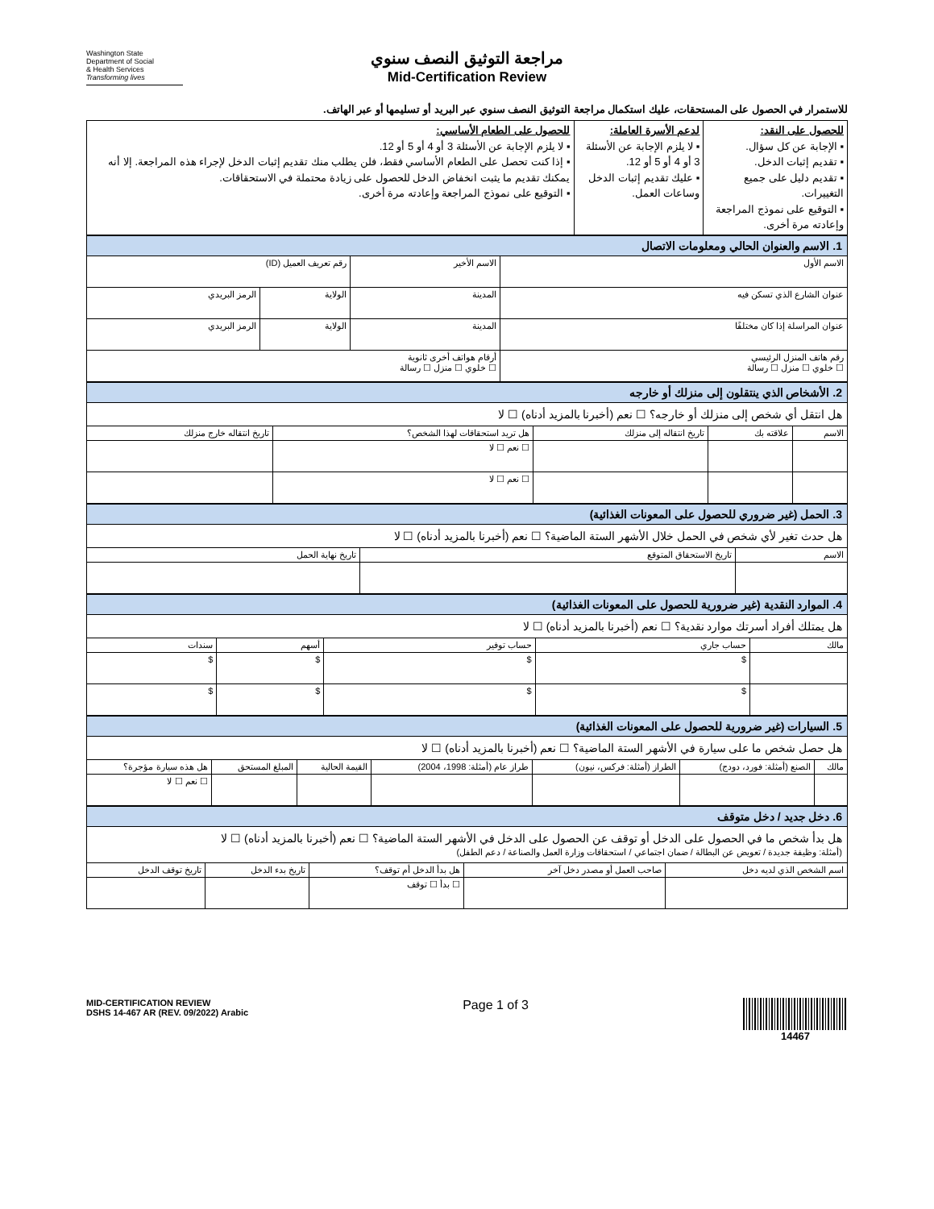Washington State
Department of Social
& Health Services
Transforming lives
مراجعة التوثيق النصف سنوي
Mid-Certification Review
للاستمرار في الحصول على المستحقات، عليك استكمال مراجعة التوثيق النصف سنوي عبر البريد أو تسليمها أو عبر الهاتف.
| للحصول على النقد: ▪ الإجابة عن كل سؤال. ▪ تقديم إثبات الدخل. ▪ تقديم دليل على جميع التغييرات. ▪ التوقيع على نموذج المراجعة وإعادته مرة أخرى. | لدعم الأسرة العاملة: ▪ لا يلزم الإجابة عن الأسئلة 3 أو 4 أو 5 أو 12. ▪ عليك تقديم إثبات الدخل وساعات العمل. | للحصول على الطعام الأساسي: ▪ لا يلزم الإجابة عن الأسئلة 3 أو 4 أو 5 أو 12. ▪ إذا كنت تحصل على الطعام الأساسي فقط، فلن يطلب منك تقديم إثبات الدخل لإجراء هذه المراجعة. إلا أنه يمكنك تقديم ما يثبت انخفاض الدخل للحصول على زيادة محتملة في الاستحقاقات. ▪ التوقيع على نموذج المراجعة وإعادته مرة أخرى. |
| 1. الاسم والعنوان الحالي ومعلومات الاتصال | | | | |
| الاسم الأول | | الاسم الأخير | رقم تعريف العميل (ID) | |
| عنوان الشارع الذي تسكن فيه | المدينة | | الولاية | الرمز البريدي |
| عنوان المراسلة إذا كان مختلفًا | المدينة | | الولاية | الرمز البريدي |
| رقم هاتف المنزل الرئيسي ☐ خلوي ☐ منزل ☐ رسالة | | أرقام هواتف أخرى ثانوية ☐ خلوي ☐ منزل ☐ رسالة | | |
| 2. الأشخاص الذي ينتقلون إلى منزلك أو خارجه | | | | |
| هل انتقل أي شخص إلى منزلك أو خارجه؟ ☐ نعم (أخبرنا بالمزيد أدناه) ☐ لا | | | | |
| الاسم | علاقته بك | تاريخ انتقاله إلى منزلك | هل تريد استحقاقات لهذا الشخص؟ | تاريخ انتقاله خارج منزلك |
| | | | ☐ نعم ☐ لا | |
| | | | ☐ نعم ☐ لا | |
| 3. الحمل (غير ضروري للحصول على المعونات الغذائية) | | |
| هل حدث تغير لأي شخص في الحمل خلال الأشهر الستة الماضية؟ ☐ نعم (أخبرنا بالمزيد أدناه) ☐ لا | | |
| الاسم | تاريخ الاستحقاق المتوقع | تاريخ نهاية الحمل |
| 4. الموارد النقدية (غير ضرورية للحصول على المعونات الغذائية) | | | | |
| هل يمتلك أفراد أسرتك موارد نقدية؟ ☐ نعم (أخبرنا بالمزيد أدناه) ☐ لا | | | | |
| مالك | حساب جاري | حساب توفير | أسهم | سندات |
| | $ | $ | $ | $ |
| | $ | $ | $ | $ |
| 5. السيارات (غير ضرورية للحصول على المعونات الغذائية) | | | | | | |
| هل حصل شخص ما على سيارة في الأشهر الستة الماضية؟ ☐ نعم (أخبرنا بالمزيد أدناه) ☐ لا | | | | | | |
| مالك | الصنع (أمثلة: فورد، دودج) | الطراز (أمثلة: فركس، نيون) | طراز عام (أمثلة: 1998، 2004) | القيمة الحالية | المبلغ المستحق | هل هذه سيارة مؤجرة؟ |
| | | | | | | ☐ نعم ☐ لا |
| 6. دخل جديد / دخل متوقف | | | | |
| هل بدأ شخص ما في الحصول على الدخل أو توقف عن الحصول على الدخل في الأشهر الستة الماضية؟ ☐ نعم (أخبرنا بالمزيد أدناه) ☐ لا (أمثلة: وظيفة جديدة / تعويض عن البطالة / ضمان اجتماعي / استحقاقات وزارة العمل والصناعة / دعم الطفل) | | | | |
| اسم الشخص الذي لديه دخل | صاحب العمل أو مصدر دخل آخر | هل بدأ الدخل أم توقف؟ | تاريخ بدء الدخل | تاريخ توقف الدخل |
| | | ☐ بدأ ☐ توقف | | |
MID-CERTIFICATION REVIEW
DSHS 14-467 AR (REV. 09/2022) Arabic
Page 1 of 3
14467